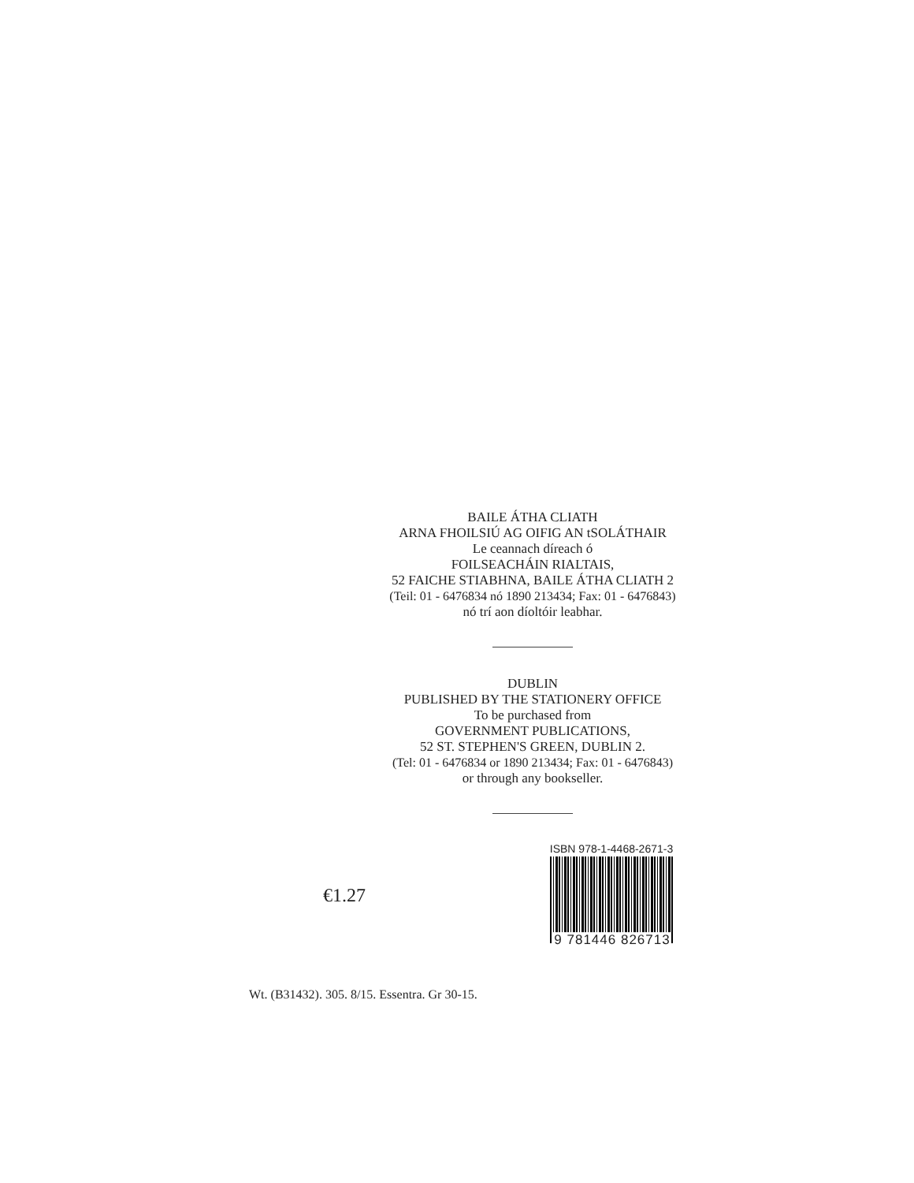BAILE ÁTHA CLIATH
ARNA FHOILSIÚ AG OIFIG AN tSOLÁTHAIR
Le ceannach díreach ó
FOILSEACHÁIN RIALTAIS,
52 FAICHE STIABHNA, BAILE ÁTHA CLIATH 2
(Teil: 01 - 6476834 nó 1890 213434; Fax: 01 - 6476843)
nó trí aon díoltóir leabhar.
DUBLIN
PUBLISHED BY THE STATIONERY OFFICE
To be purchased from
GOVERNMENT PUBLICATIONS,
52 ST. STEPHEN'S GREEN, DUBLIN 2.
(Tel: 01 - 6476834 or 1890 213434; Fax: 01 - 6476843)
or through any bookseller.
€1.27
ISBN 978-1-4468-2671-3
9 781446 826713
Wt. (B31432). 305. 8/15. Essentra. Gr 30-15.